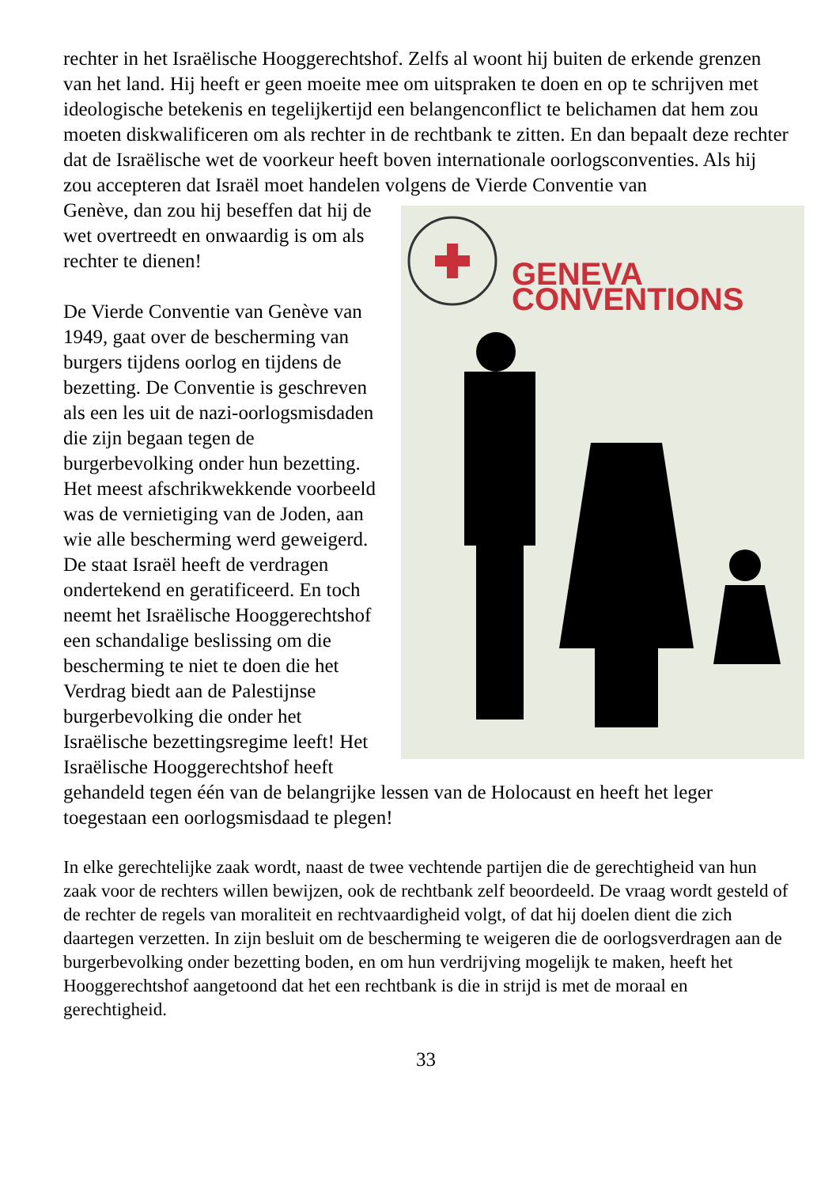rechter in het Israëlische Hooggerechtshof. Zelfs al woont hij buiten de erkende grenzen van het land. Hij heeft er geen moeite mee om uitspraken te doen en op te schrijven met ideologische betekenis en tegelijkertijd een belangenconflict te belichamen dat hem zou moeten diskwalificeren om als rechter in de rechtbank te zitten. En dan bepaalt deze rechter dat de Israëlische wet de voorkeur heeft boven internationale oorlogsconventies. Als hij zou accepteren dat Israël moet handelen volgens de Vierde Conventie van
GENEVA CONVENTIONS
Genève, dan zou hij beseffen dat hij de wet overtreedt en onwaardig is om als rechter te dienen!
De Vierde Conventie van Genève van 1949, gaat over de bescherming van burgers tijdens oorlog en tijdens de bezetting. De Conventie is geschreven als een les uit de nazi-oorlogsmisdaden die zijn begaan tegen de burgerbevolking onder hun bezetting. Het meest afschrikwekkende voorbeeld was de vernietiging van de Joden, aan wie alle bescherming werd geweigerd. De staat Israël heeft de verdragen ondertekend en geratificeerd. En toch neemt het Israëlische Hooggerechtshof een schandalige beslissing om die bescherming te niet te doen die het Verdrag biedt aan de Palestijnse burgerbevolking die onder het Israëlische bezettingsregime leeft! Het Israëlische Hooggerechtshof heeft gehandeld tegen één van de belangrijke lessen van de Holocaust en heeft het leger toegestaan een oorlogsmisdaad te plegen!
In elke gerechtelijke zaak wordt, naast de twee vechtende partijen die de gerechtigheid van hun zaak voor de rechters willen bewijzen, ook de rechtbank zelf beoordeeld. De vraag wordt gesteld of de rechter de regels van moraliteit en rechtvaardigheid volgt, of dat hij doelen dient die zich daartegen verzetten. In zijn besluit om de bescherming te weigeren die de oorlogsverdragen aan de burgerbevolking onder bezetting boden, en om hun verdrijving mogelijk te maken, heeft het Hooggerechtshof aangetoond dat het een rechtbank is die in strijd is met de moraal en gerechtigheid.
33